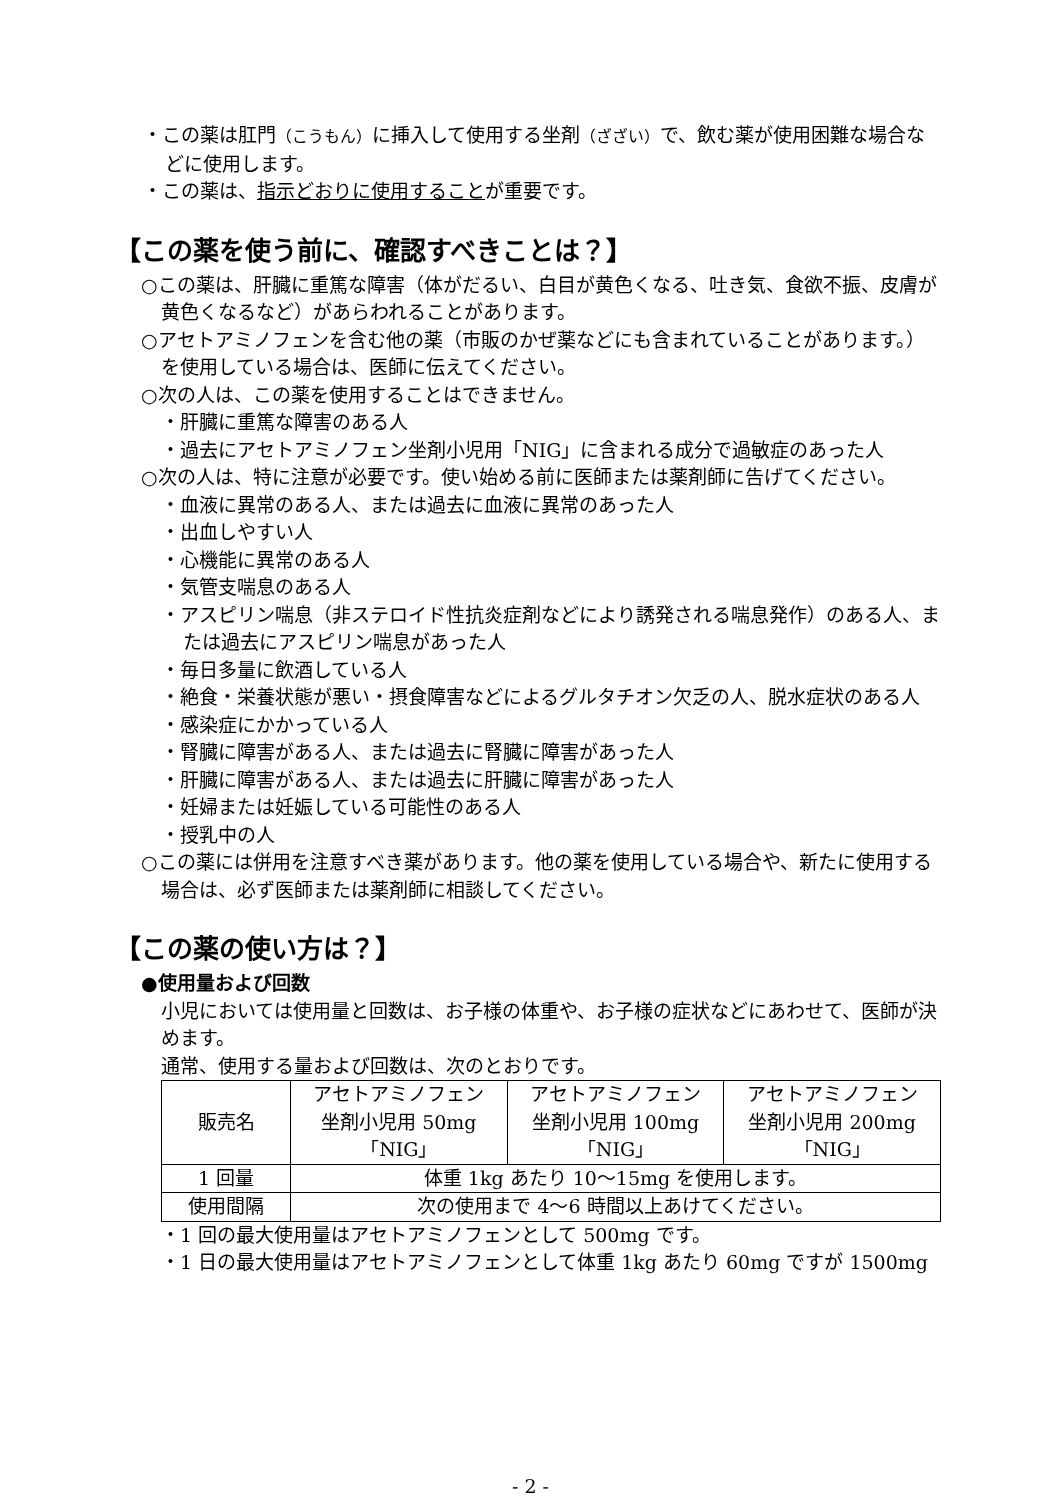・この薬は肛門（こうもん）に挿入して使用する坐剤（ざざい）で、飲む薬が使用困難な場合などに使用します。
・この薬は、指示どおりに使用することが重要です。
【この薬を使う前に、確認すべきことは？】
○この薬は、肝臓に重篤な障害（体がだるい、白目が黄色くなる、吐き気、食欲不振、皮膚が黄色くなるなど）があらわれることがあります。
○アセトアミノフェンを含む他の薬（市販のかぜ薬などにも含まれていることがあります。）を使用している場合は、医師に伝えてください。
○次の人は、この薬を使用することはできません。
・肝臓に重篤な障害のある人
・過去にアセトアミノフェン坐剤小児用「NIG」に含まれる成分で過敏症のあった人
○次の人は、特に注意が必要です。使い始める前に医師または薬剤師に告げてください。
・血液に異常のある人、または過去に血液に異常のあった人
・出血しやすい人
・心機能に異常のある人
・気管支喘息のある人
・アスピリン喘息（非ステロイド性抗炎症剤などにより誘発される喘息発作）のある人、または過去にアスピリン喘息があった人
・毎日多量に飲酒している人
・絶食・栄養状態が悪い・摂食障害などによるグルタチオン欠乏の人、脱水症状のある人
・感染症にかかっている人
・腎臓に障害がある人、または過去に腎臓に障害があった人
・肝臓に障害がある人、または過去に肝臓に障害があった人
・妊婦または妊娠している可能性のある人
・授乳中の人
○この薬には併用を注意すべき薬があります。他の薬を使用している場合や、新たに使用する場合は、必ず医師または薬剤師に相談してください。
【この薬の使い方は？】
●使用量および回数
小児においては使用量と回数は、お子様の体重や、お子様の症状などにあわせて、医師が決めます。
通常、使用する量および回数は、次のとおりです。
| 販売名 | アセトアミノフェン 坐剤小児用 50mg 「NIG」 | アセトアミノフェン 坐剤小児用 100mg 「NIG」 | アセトアミノフェン 坐剤小児用 200mg 「NIG」 |
| 1 回量 | 体重 1kg あたり 10～15mg を使用します。 | | |
| 使用間隔 | 次の使用まで 4～6 時間以上あけてください。 | | |
・1 回の最大使用量はアセトアミノフェンとして 500mg です。
・1 日の最大使用量はアセトアミノフェンとして体重 1kg あたり 60mg ですが 1500mg
- 2 -